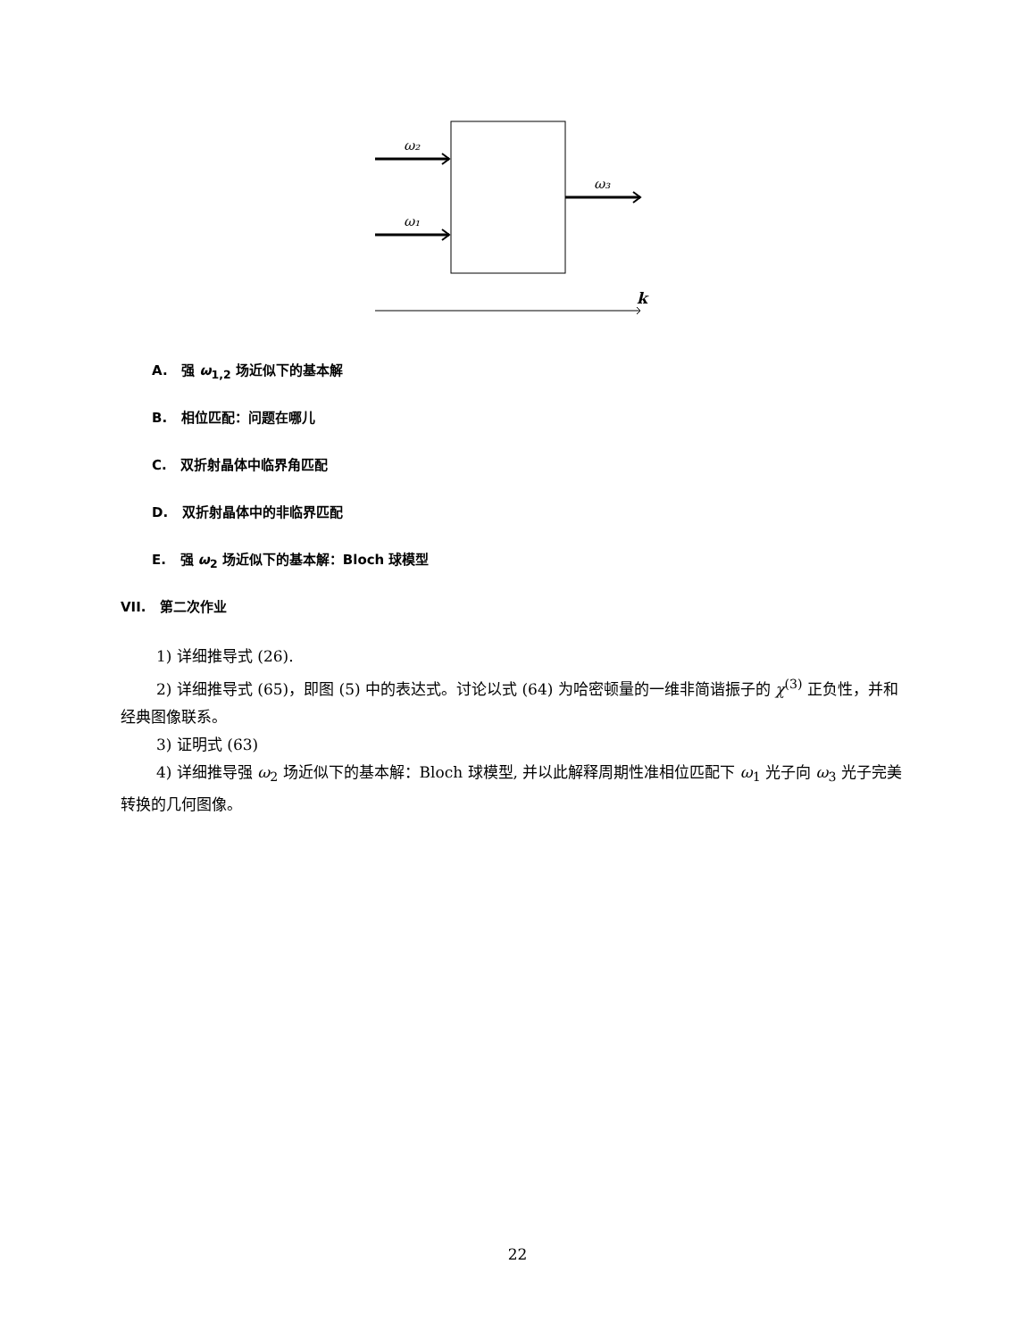ω₂
ω₁
ω₃
k
A. 强 ω<sub>1,2</sub> 场近似下的基本解
B. 相位匹配：问题在哪儿
C. 双折射晶体中临界角匹配
D. 双折射晶体中的非临界匹配
E. 强 ω<sub>2</sub> 场近似下的基本解：Bloch 球模型
VII. 第二次作业
1) 详细推导式 (26).
2) 详细推导式 (65)，即图 (5) 中的表达式。讨论以式 (64) 为哈密顿量的一维非简谐振子的 χ<sup>(3)</sup> 正负性，并和经典图像联系。
3) 证明式 (63)
4) 详细推导强 ω<sub>2</sub> 场近似下的基本解：Bloch 球模型, 并以此解释周期性准相位匹配下 ω<sub>1</sub> 光子向 ω<sub>3</sub> 光子完美转换的几何图像。
22